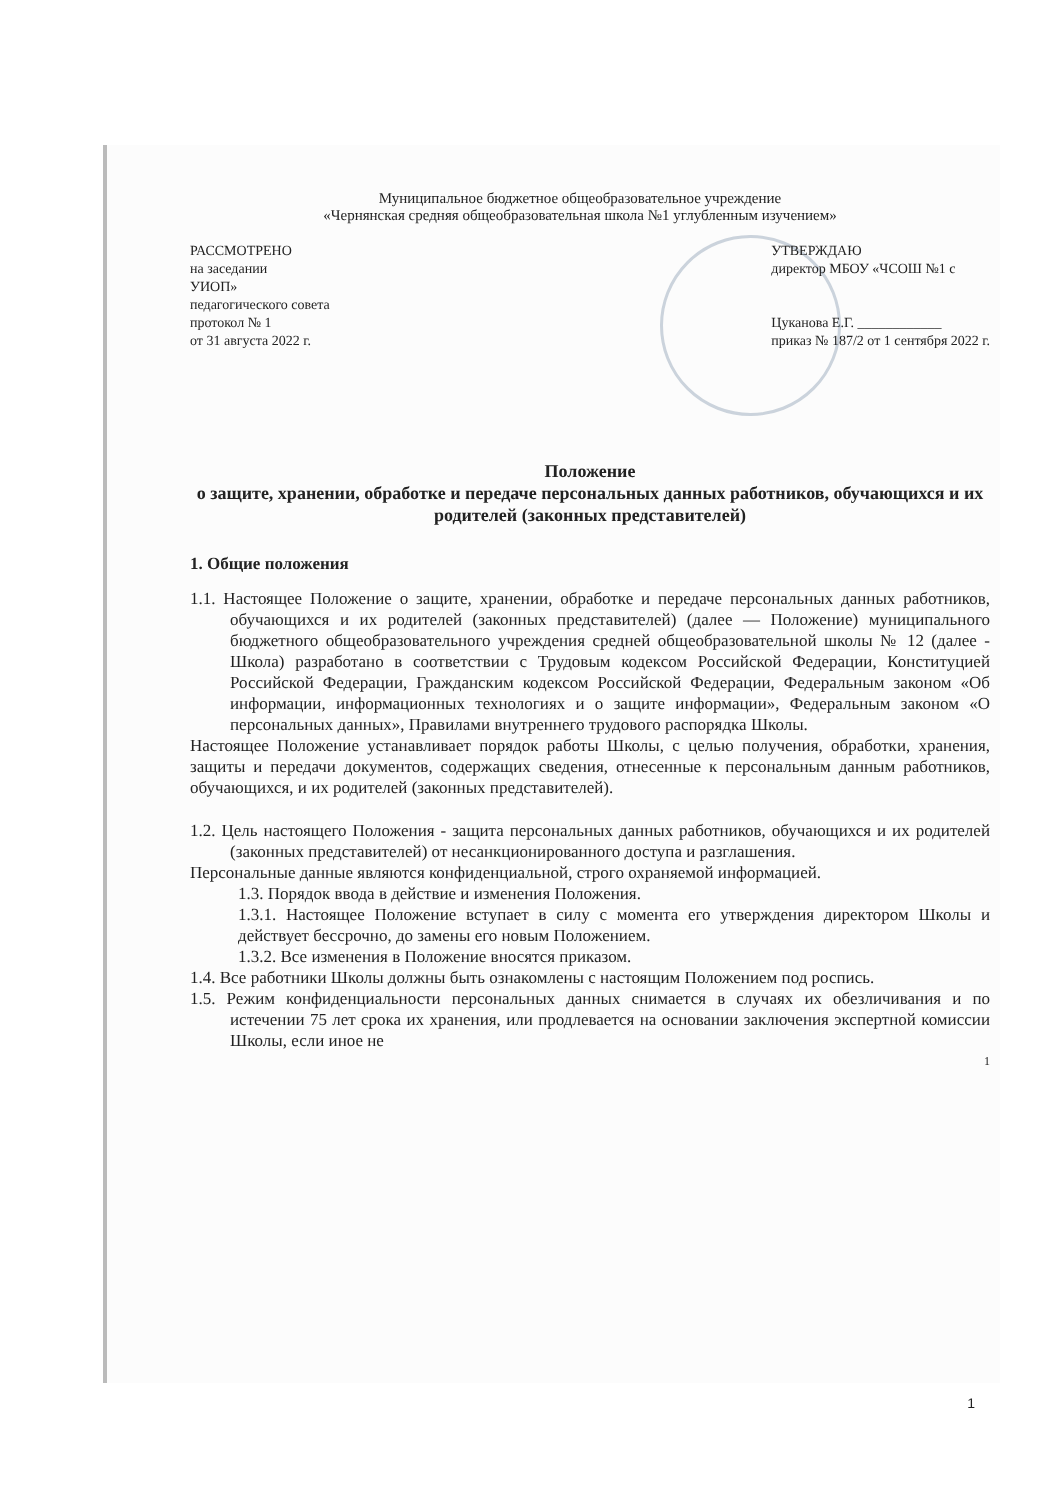Муниципальное бюджетное общеобразовательное учреждение
«Чернянская средняя общеобразовательная школа №1 углубленным изучением»
РАССМОТРЕНО
на заседании
УИОП»
педагогического совета
протокол № 1
от 31 августа 2022 г.
УТВЕРЖДАЮ
директор МБОУ «ЧСОШ №1 с
Цуканова Е.Г. ____________
приказ № 187/2 от 1 сентября 2022 г.
Положение
о защите, хранении, обработке и передаче персональных данных работников, обучающихся и их родителей (законных представителей)
1. Общие положения
1.1. Настоящее Положение о защите, хранении, обработке и передаче персональных данных работников, обучающихся и их родителей (законных представителей) (далее — Положение) муниципального бюджетного общеобразовательного учреждения средней общеобразовательной школы № 12 (далее - Школа) разработано в соответствии с Трудовым кодексом Российской Федерации, Конституцией Российской Федерации, Гражданским кодексом Российской Федерации, Федеральным законом «Об информации, информационных технологиях и о защите информации», Федеральным законом «О персональных данных», Правилами внутреннего трудового распорядка Школы.
Настоящее Положение устанавливает порядок работы Школы, с целью получения, обработки, хранения, защиты и передачи документов, содержащих сведения, отнесенные к персональным данным работников, обучающихся, и их родителей (законных представителей).
1.2. Цель настоящего Положения - защита персональных данных работников, обучающихся и их родителей (законных представителей) от несанкционированного доступа и разглашения.
Персональные данные являются конфиденциальной, строго охраняемой информацией.
1.3. Порядок ввода в действие и изменения Положения.
1.3.1. Настоящее Положение вступает в силу с момента его утверждения директором Школы и действует бессрочно, до замены его новым Положением.
1.3.2. Все изменения в Положение вносятся приказом.
1.4. Все работники Школы должны быть ознакомлены с настоящим Положением под роспись.
1.5. Режим конфиденциальности персональных данных снимается в случаях их обезличивания и по истечении 75 лет срока их хранения, или продлевается на основании заключения экспертной комиссии Школы, если иное не
1
1